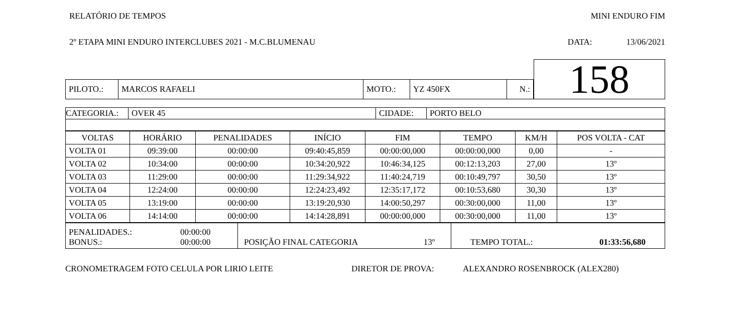RELATÓRIO DE TEMPOS MINI ENDURO FIM
2º ETAPA MINI ENDURO INTERCLUBES 2021 - M.C.BLUMENAU DATA: 13/06/2021
| | | | | | | 158 |
| PILOTO.: | MARCOS RAFAELI | MOTO.: | YZ 450FX | N.: | | |
| CATEGORIA.: | OVER 45 | CIDADE: | PORTO BELO |
| VOLTAS | HORÁRIO | PENALIDADES | INÍCIO | FIM | TEMPO | KM/H | POS VOLTA - CAT |
| --- | --- | --- | --- | --- | --- | --- | --- |
| VOLTA 01 | 09:39:00 | 00:00:00 | 09:40:45,859 | 00:00:00,000 | 00:00:00,000 | 0,00 | - |
| VOLTA 02 | 10:34:00 | 00:00:00 | 10:34:20,922 | 10:46:34,125 | 00:12:13,203 | 27,00 | 13º |
| VOLTA 03 | 11:29:00 | 00:00:00 | 11:29:34,922 | 11:40:24,719 | 00:10:49,797 | 30,50 | 13º |
| VOLTA 04 | 12:24:00 | 00:00:00 | 12:24:23,492 | 12:35:17,172 | 00:10:53,680 | 30,30 | 13º |
| VOLTA 05 | 13:19:00 | 00:00:00 | 13:19:20,930 | 14:00:50,297 | 00:30:00,000 | 11,00 | 13º |
| VOLTA 06 | 14:14:00 | 00:00:00 | 14:14:28,891 | 00:00:00,000 | 00:30:00,000 | 11,00 | 13º |
| PENALIDADES.: 00:00:00 BONUS.: 00:00:00 | POSIÇÃO FINAL CATEGORIA 13º | TEMPO TOTAL.: 01:33:56,680 |
CRONOMETRAGEM FOTO CELULA POR LIRIO LEITE DIRETOR DE PROVA: ALEXANDRO ROSENBROCK (ALEX280)